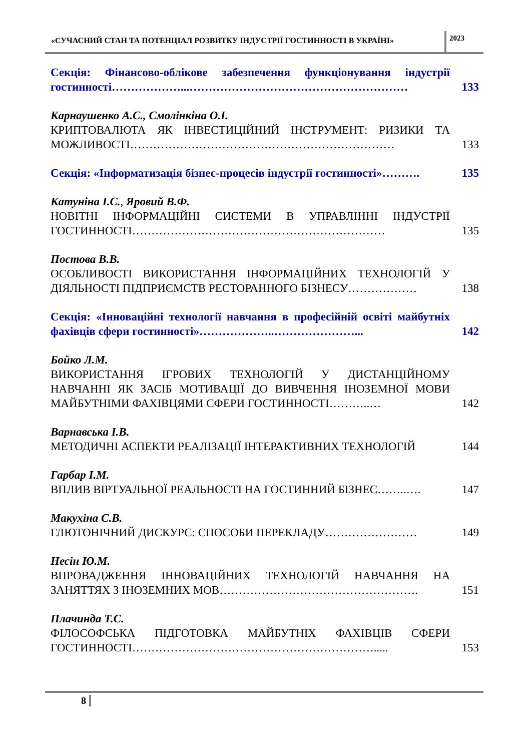«СУЧАСНИЙ СТАН ТА ПОТЕНЦІАЛ РОЗВИТКУ ІНДУСТРІЇ ГОСТИННОСТІ В УКРАЇНІ»
2023
Секція: Фінансово-облікове забезпечення функціонування індустрії гостинності………………...…………………………………………………
133
Карнаушенко А.С., Смолінкіна О.І.
КРИПТОВАЛЮТА ЯК ІНВЕСТИЦІЙНИЙ ІНСТРУМЕНТ: РИЗИКИ ТА МОЖЛИВОСТІ……………………………………………………………
133
Секція: «Інформатизація бізнес-процесів індустрії гостинності»……….
135
Катуніна І.С., Яровий В.Ф.
НОВІТНІ ІНФОРМАЦІЙНІ СИСТЕМИ В УПРАВЛІННІ ІНДУСТРІЇ ГОСТИННОСТІ…………………………………………………………
135
Постова В.В.
ОСОБЛИВОСТІ ВИКОРИСТАННЯ ІНФОРМАЦІЙНИХ ТЕХНОЛОГІЙ У ДІЯЛЬНОСТІ ПІДПРИЄМСТВ РЕСТОРАННОГО БІЗНЕСУ………………
138
Секція: «Інноваційні технології навчання в професійній освіті майбутніх фахівців сфери гостинності»………………..…………………...
142
Бойко Л.М.
ВИКОРИСТАННЯ ІГРОВИХ ТЕХНОЛОГІЙ У ДИСТАНЦІЙНОМУ НАВЧАННІ ЯК ЗАСІБ МОТИВАЦІЇ ДО ВИВЧЕННЯ ІНОЗЕМНОЇ МОВИ МАЙБУТНІМИ ФАХІВЦЯМИ СФЕРИ ГОСТИННОСТІ………..…
142
Варнавська І.В.
МЕТОДИЧНІ АСПЕКТИ РЕАЛІЗАЦІЇ ІНТЕРАКТИВНИХ ТЕХНОЛОГІЙ
144
Гарбар І.М.
ВПЛИВ ВІРТУАЛЬНОЇ РЕАЛЬНОСТІ НА ГОСТИННИЙ БІЗНЕС……..….
147
Макухіна С.В.
ГЛЮТОНІЧНИЙ ДИСКУРС: СПОСОБИ ПЕРЕКЛАДУ……………………
149
Несін Ю.М.
ВПРОВАДЖЕННЯ ІННОВАЦІЙНИХ ТЕХНОЛОГІЙ НАВЧАННЯ НА ЗАНЯТТЯХ З ІНОЗЕМНИХ МОВ…………………………………………….
151
Плачинда Т.С.
ФІЛОСОФСЬКА ПІДГОТОВКА МАЙБУТНІХ ФАХІВЦІВ СФЕРИ ГОСТИННОСТІ……………………………………………………….....
153
8